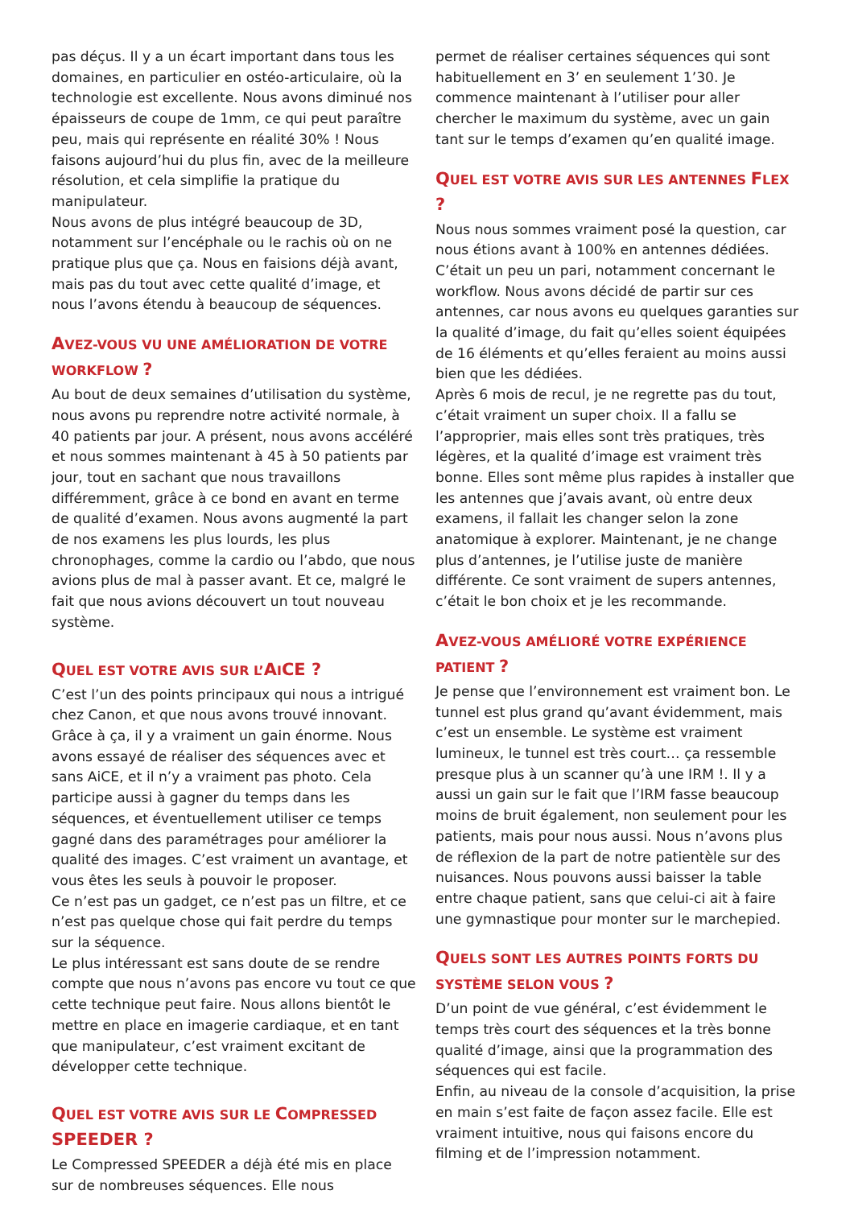pas déçus. Il y a un écart important dans tous les domaines, en particulier en ostéo-articulaire, où la technologie est excellente. Nous avons diminué nos épaisseurs de coupe de 1mm, ce qui peut paraître peu, mais qui représente en réalité 30% ! Nous faisons aujourd’hui du plus fin, avec de la meilleure résolution, et cela simplifie la pratique du manipulateur.
Nous avons de plus intégré beaucoup de 3D, notamment sur l’encéphale ou le rachis où on ne pratique plus que ça. Nous en faisions déjà avant, mais pas du tout avec cette qualité d’image, et nous l’avons étendu à beaucoup de séquences.
AVEZ-VOUS VU UNE AMÉLIORATION DE VOTRE WORKFLOW ?
Au bout de deux semaines d’utilisation du système, nous avons pu reprendre notre activité normale, à 40 patients par jour. A présent, nous avons accéléré et nous sommes maintenant à 45 à 50 patients par jour, tout en sachant que nous travaillons différemment, grâce à ce bond en avant en terme de qualité d’examen. Nous avons augmenté la part de nos examens les plus lourds, les plus chronophages, comme la cardio ou l’abdo, que nous avions plus de mal à passer avant. Et ce, malgré le fait que nous avions découvert un tout nouveau système.
QUEL EST VOTRE AVIS SUR L’AICE ?
C’est l’un des points principaux qui nous a intrigué chez Canon, et que nous avons trouvé innovant. Grâce à ça, il y a vraiment un gain énorme. Nous avons essayé de réaliser des séquences avec et sans AiCE, et il n’y a vraiment pas photo. Cela participe aussi à gagner du temps dans les séquences, et éventuellement utiliser ce temps gagné dans des paramétrages pour améliorer la qualité des images. C’est vraiment un avantage, et vous êtes les seuls à pouvoir le proposer.
Ce n’est pas un gadget, ce n’est pas un filtre, et ce n’est pas quelque chose qui fait perdre du temps sur la séquence.
Le plus intéressant est sans doute de se rendre compte que nous n’avons pas encore vu tout ce que cette technique peut faire. Nous allons bientôt le mettre en place en imagerie cardiaque, et en tant que manipulateur, c’est vraiment excitant de développer cette technique.
QUEL EST VOTRE AVIS SUR LE COMPRESSED SPEEDER ?
Le Compressed SPEEDER a déjà été mis en place sur de nombreuses séquences. Elle nous
permet de réaliser certaines séquences qui sont habituellement en 3’ en seulement 1’30. Je commence maintenant à l’utiliser pour aller chercher le maximum du système, avec un gain tant sur le temps d’examen qu’en qualité image.
QUEL EST VOTRE AVIS SUR LES ANTENNES FLEX ?
Nous nous sommes vraiment posé la question, car nous étions avant à 100% en antennes dédiées. C’était un peu un pari, notamment concernant le workflow. Nous avons décidé de partir sur ces antennes, car nous avons eu quelques garanties sur la qualité d’image, du fait qu’elles soient équipées de 16 éléments et qu’elles feraient au moins aussi bien que les dédiées.
Après 6 mois de recul, je ne regrette pas du tout, c’était vraiment un super choix. Il a fallu se l’approprier, mais elles sont très pratiques, très légères, et la qualité d’image est vraiment très bonne. Elles sont même plus rapides à installer que les antennes que j’avais avant, où entre deux examens, il fallait les changer selon la zone anatomique à explorer. Maintenant, je ne change plus d’antennes, je l’utilise juste de manière différente. Ce sont vraiment de supers antennes, c’était le bon choix et je les recommande.
AVEZ-VOUS AMÉLIORÉ VOTRE EXPÉRIENCE PATIENT ?
Je pense que l’environnement est vraiment bon. Le tunnel est plus grand qu’avant évidemment, mais c’est un ensemble. Le système est vraiment lumineux, le tunnel est très court… ça ressemble presque plus à un scanner qu’à une IRM !. Il y a aussi un gain sur le fait que l’IRM fasse beaucoup moins de bruit également, non seulement pour les patients, mais pour nous aussi. Nous n’avons plus de réflexion de la part de notre patientèle sur des nuisances. Nous pouvons aussi baisser la table entre chaque patient, sans que celui-ci ait à faire une gymnastique pour monter sur le marchepied.
QUELS SONT LES AUTRES POINTS FORTS DU SYSTÈME SELON VOUS ?
D’un point de vue général, c’est évidemment le temps très court des séquences et la très bonne qualité d’image, ainsi que la programmation des séquences qui est facile.
Enfin, au niveau de la console d’acquisition, la prise en main s’est faite de façon assez facile. Elle est vraiment intuitive, nous qui faisons encore du filming et de l’impression notamment.